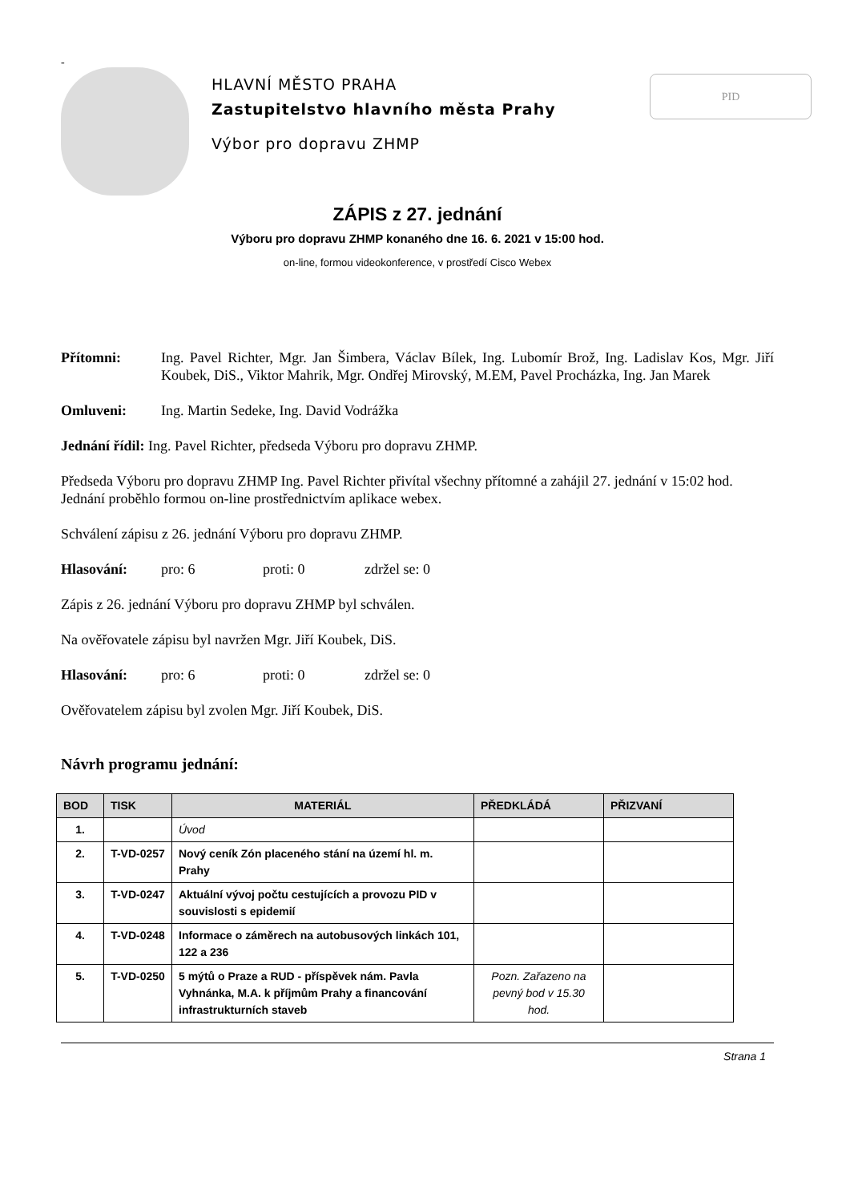-
HLAVNÍ MĚSTO PRAHA
Zastupitelstvo hlavního města Prahy
Výbor pro dopravu ZHMP
PID
ZÁPIS z 27. jednání
Výboru pro dopravu ZHMP konaného dne 16. 6. 2021 v 15:00 hod.
on-line, formou videokonference, v prostředí Cisco Webex
Přítomni: Ing. Pavel Richter, Mgr. Jan Šimbera, Václav Bílek, Ing. Lubomír Brož, Ing. Ladislav Kos, Mgr. Jiří Koubek, DiS., Viktor Mahrik, Mgr. Ondřej Mirovský, M.EM, Pavel Procházka, Ing. Jan Marek
Omluveni: Ing. Martin Sedeke, Ing. David Vodrážka
Jednání řídil: Ing. Pavel Richter, předseda Výboru pro dopravu ZHMP.
Předseda Výboru pro dopravu ZHMP Ing. Pavel Richter přivítal všechny přítomné a zahájil 27. jednání v 15:02 hod. Jednání proběhlo formou on-line prostřednictvím aplikace webex.
Schválení zápisu z 26. jednání Výboru pro dopravu ZHMP.
Hlasování: pro: 6 proti: 0 zdržel se: 0
Zápis z 26. jednání Výboru pro dopravu ZHMP byl schválen.
Na ověřovatele zápisu byl navržen Mgr. Jiří Koubek, DiS.
Hlasování: pro: 6 proti: 0 zdržel se: 0
Ověřovatelem zápisu byl zvolen Mgr. Jiří Koubek, DiS.
Návrh programu jednání:
| BOD | TISK | MATERIÁL | PŘEDKLÁDÁ | PŘIZVANÍ |
| --- | --- | --- | --- | --- |
| 1. | | Úvod | | |
| 2. | T-VD-0257 | Nový ceník Zón placeného stání na území hl. m. Prahy | | |
| 3. | T-VD-0247 | Aktuální vývoj počtu cestujících a provozu PID v souvislosti s epidemií | | |
| 4. | T-VD-0248 | Informace o záměrech na autobusových linkách 101, 122 a 236 | | |
| 5. | T-VD-0250 | 5 mýtů o Praze a RUD - příspěvek nám. Pavla Vyhnánka, M.A. k příjmům Prahy a financování infrastrukturních staveb | Pozn. Zařazeno na pevný bod v 15.30 hod. | |
Strana 1